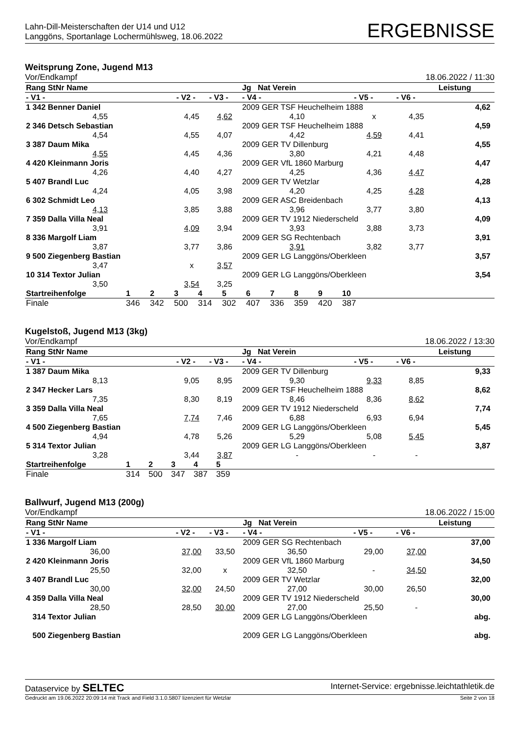Lahn-Dill-Meisterschaften der U14 und U12
Langgöns, Sportanlage Lochermühlsweg, 18.06.2022
ERGEBNISSE
Weitsprung Zone, Jugend M13
Vor/Endkampf 18.06.2022 / 11:30
| Rang StNr Name | | | Jg Nat Verein | | | Leistung | |
| --- | --- | --- | --- | --- | --- | --- | --- |
| - V1 - | - V2 - | - V3 - | - V4 - | - V5 - | - V6 - | | |
| 1 342 Benner Daniel | | | 2009 GER TSF Heuchelheim 1888 | | | 4,62 | |
| 4,55 | 4,45 | 4,62 | 4,10 | x | 4,35 | | |
| 2 346 Detsch Sebastian | | | 2009 GER TSF Heuchelheim 1888 | | | 4,59 | |
| 4,54 | 4,55 | 4,07 | 4,42 | 4,59 | 4,41 | | |
| 3 387 Daum Mika | | | 2009 GER TV Dillenburg | | | 4,55 | |
| 4,55 | 4,45 | 4,36 | 3,80 | 4,21 | 4,48 | | |
| 4 420 Kleinmann Joris | | | 2009 GER VfL 1860 Marburg | | | 4,47 | |
| 4,26 | 4,40 | 4,27 | 4,25 | 4,36 | 4,47 | | |
| 5 407 Brandl Luc | | | 2009 GER TV Wetzlar | | | 4,28 | |
| 4,24 | 4,05 | 3,98 | 4,20 | 4,25 | 4,28 | | |
| 6 302 Schmidt Leo | | | 2009 GER ASC Breidenbach | | | 4,13 | |
| 4,13 | 3,85 | 3,88 | 3,96 | 3,77 | 3,80 | | |
| 7 359 Dalla Villa Neal | | | 2009 GER TV 1912 Niederscheld | | | 4,09 | |
| 3,91 | 4,09 | 3,94 | 3,93 | 3,88 | 3,73 | | |
| 8 336 Margolf Liam | | | 2009 GER SG Rechtenbach | | | 3,91 | |
| 3,87 | 3,77 | 3,86 | 3,91 | 3,82 | 3,77 | | |
| 9 500 Ziegenberg Bastian | | | 2009 GER LG Langgöns/Oberkleen | | | 3,57 | |
| 3,47 | x | 3,57 | | | | | |
| 10 314 Textor Julian | | | 2009 GER LG Langgöns/Oberkleen | | | 3,54 | |
| 3,50 | 3,54 | 3,25 | | | | | |
| Startreihenfolge | 1 | 2 | 3 | 4 | 5 | 6 | 7 | 8 | 9 | 10 | |
| Finale | 346 | 342 | 500 | 314 | 302 | 407 | 336 | 359 | 420 | 387 | |
Kugelstoß, Jugend M13 (3kg)
Vor/Endkampf 18.06.2022 / 13:30
| Rang StNr Name | | | Jg Nat Verein | | | Leistung | |
| --- | --- | --- | --- | --- | --- | --- | --- |
| - V1 - | - V2 - | - V3 - | - V4 - | - V5 - | - V6 - | | |
| 1 387 Daum Mika | | | 2009 GER TV Dillenburg | | | 9,33 | |
| 8,13 | 9,05 | 8,95 | 9,30 | 9,33 | 8,85 | | |
| 2 347 Hecker Lars | | | 2009 GER TSF Heuchelheim 1888 | | | 8,62 | |
| 7,35 | 8,30 | 8,19 | 8,46 | 8,36 | 8,62 | | |
| 3 359 Dalla Villa Neal | | | 2009 GER TV 1912 Niederscheld | | | 7,74 | |
| 7,65 | 7,74 | 7,46 | 6,88 | 6,93 | 6,94 | | |
| 4 500 Ziegenberg Bastian | | | 2009 GER LG Langgöns/Oberkleen | | | 5,45 | |
| 4,94 | 4,78 | 5,26 | 5,29 | 5,08 | 5,45 | | |
| 5 314 Textor Julian | | | 2009 GER LG Langgöns/Oberkleen | | | 3,87 | |
| 3,28 | 3,44 | 3,87 | - | - | - | | |
| Startreihenfolge | 1 | 2 | 3 | 4 | 5 | |
| Finale | 314 | 500 | 347 | 387 | 359 | |
Ballwurf, Jugend M13 (200g)
Vor/Endkampf 18.06.2022 / 15:00
| Rang StNr Name | | | Jg Nat Verein | | | Leistung | |
| --- | --- | --- | --- | --- | --- | --- | --- |
| - V1 - | - V2 - | - V3 - | - V4 - | - V5 - | - V6 - | | |
| 1 336 Margolf Liam | | | 2009 GER SG Rechtenbach | | | 37,00 | |
| 36,00 | 37,00 | 33,50 | 36,50 | 29,00 | 37,00 | | |
| 2 420 Kleinmann Joris | | | 2009 GER VfL 1860 Marburg | | | 34,50 | |
| 25,50 | 32,00 | x | 32,50 | - | 34,50 | | |
| 3 407 Brandl Luc | | | 2009 GER TV Wetzlar | | | 32,00 | |
| 30,00 | 32,00 | 24,50 | 27,00 | 30,00 | 26,50 | | |
| 4 359 Dalla Villa Neal | | | 2009 GER TV 1912 Niederscheld | | | 30,00 | |
| 28,50 | 28,50 | 30,00 | 27,00 | 25,50 | - | | |
| 314 Textor Julian | | | 2009 GER LG Langgöns/Oberkleen | | | abg. | |
| 500 Ziegenberg Bastian | | | 2009 GER LG Langgöns/Oberkleen | | | abg. | |
Dataservice by SELTEC Internet-Service: ergebnisse.leichtathletik.de
Gedruckt am 19.06.2022 20:09:14 mit Track and Field 3.1.0.5807 lizenziert für Wetzlar Seite 2 von 18